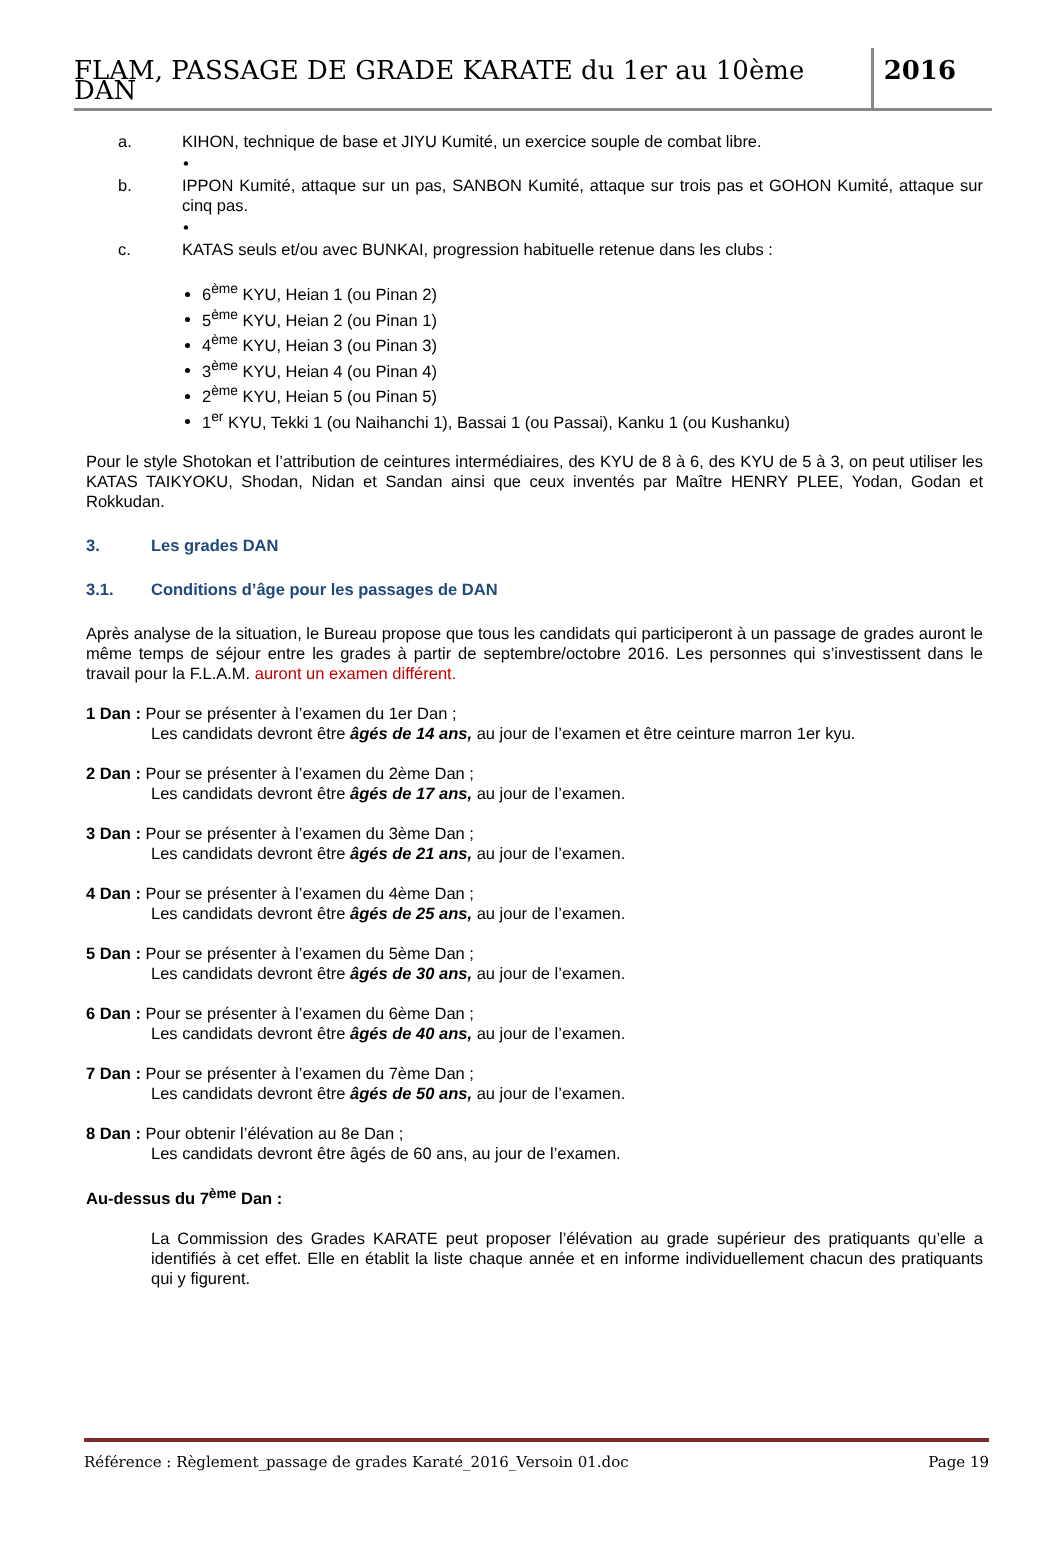FLAM, PASSAGE DE GRADE KARATE du 1er au 10ème DAN
2016
a. KIHON, technique de base et JIYU Kumité, un exercice souple de combat libre.
•
b. IPPON Kumité, attaque sur un pas, SANBON Kumité, attaque sur trois pas et GOHON Kumité, attaque sur cinq pas.
•
c. KATAS seuls et/ou avec BUNKAI, progression habituelle retenue dans les clubs :
6<sup>ème</sup> KYU, Heian 1 (ou Pinan 2)
5<sup>ème</sup> KYU, Heian 2 (ou Pinan 1)
4<sup>ème</sup> KYU, Heian 3 (ou Pinan 3)
3<sup>ème</sup> KYU, Heian 4 (ou Pinan 4)
2<sup>ème</sup> KYU, Heian 5 (ou Pinan 5)
1<sup>er</sup> KYU, Tekki 1 (ou Naihanchi 1), Bassai 1 (ou Passai), Kanku 1 (ou Kushanku)
Pour le style Shotokan et l’attribution de ceintures intermédiaires, des KYU de 8 à 6, des KYU de 5 à 3, on peut utiliser les KATAS TAIKYOKU, Shodan, Nidan et Sandan ainsi que ceux inventés par Maître HENRY PLEE, Yodan, Godan et Rokkudan.
3. Les grades DAN
3.1. Conditions d’âge pour les passages de DAN
Après analyse de la situation, le Bureau propose que tous les candidats qui participeront à un passage de grades auront le même temps de séjour entre les grades à partir de septembre/octobre 2016. Les personnes qui s’investissent dans le travail pour la F.L.A.M. auront un examen différent.
1 Dan : Pour se présenter à l’examen du 1er Dan ;
Les candidats devront être âgés de 14 ans, au jour de l’examen et être ceinture marron 1er kyu.
2 Dan : Pour se présenter à l’examen du 2ème Dan ;
Les candidats devront être âgés de 17 ans, au jour de l’examen.
3 Dan : Pour se présenter à l’examen du 3ème Dan ;
Les candidats devront être âgés de 21 ans, au jour de l’examen.
4 Dan : Pour se présenter à l’examen du 4ème Dan ;
Les candidats devront être âgés de 25 ans, au jour de l’examen.
5 Dan : Pour se présenter à l’examen du 5ème Dan ;
Les candidats devront être âgés de 30 ans, au jour de l’examen.
6 Dan : Pour se présenter à l’examen du 6ème Dan ;
Les candidats devront être âgés de 40 ans, au jour de l’examen.
7 Dan : Pour se présenter à l’examen du 7ème Dan ;
Les candidats devront être âgés de 50 ans, au jour de l’examen.
8 Dan : Pour obtenir l’élévation au 8e Dan ;
Les candidats devront être âgés de 60 ans, au jour de l’examen.
Au-dessus du 7<sup>ème</sup> Dan :
La Commission des Grades KARATE peut proposer l’élévation au grade supérieur des pratiquants qu’elle a identifiés à cet effet. Elle en établit la liste chaque année et en informe individuellement chacun des pratiquants qui y figurent.
Référence : Règlement_passage de grades Karaté_2016_Versoin 01.doc Page 19